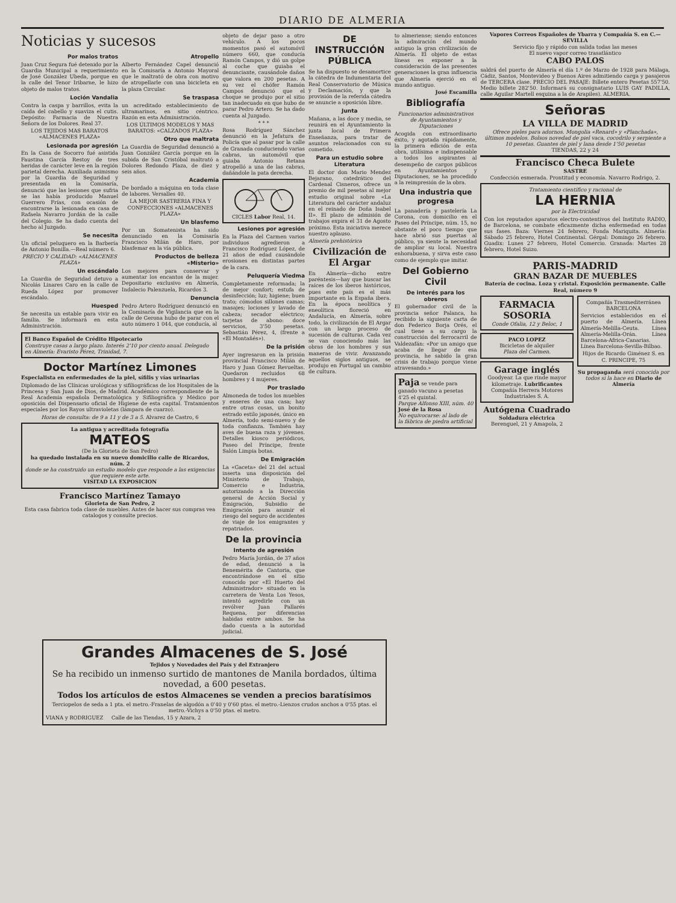DIARIO DE ALMERIA
Noticias y sucesos
Por malos tratos
Juan Cruz Segura fué detenido por la Guardia Municipal a requerimiento de José González Ubeda, porque en la calle del Tenor Iribarne, le hizo objeto de malos tratos.
Loción Vandalia
Contra la caspa y barrillos, evita la caída del cabello y suaviza el cutis. Depósito: Farmacia de Nuestra Señora de los Dolores. Real 37.
LOS TEJIDOS MAS BARATOS «ALMACENES PLAZA»
Lesionada por agresión
En la Casa de Socorro fué asistida Faustina García Restoy de tres heridas de carácter leve en la región parietal derecha. Auxiliada asimismo por la Guardia de Seguridad y presentada en la Comisaría, denunció que las lesiones que sufria se las había producido Manuel Guerrero Frías, con ocasión de encontrarse la lesionada en casa de Rafaela Navarro Jordán de la calle del Colegio. Se ha dado cuenta del hecho al Juzgado.
Se necesita
Un oficial peluquero en la Barbería de Antonio Bonilla.—Real número 6.
PRECIO Y CALIDAD: «ALMACENES PLAZA»
Un escándalo
La Guardia de Seguridad detuvo a Nicolás Linares Caro en la calle de Rueda López por promover escándalo.
Huesped
Se necesita un estable para vivir en familia. Se informará en esta Administración.
Atropello
Alberto Fernández Capel denunció en la Comisaría a Antonio Mayoral que le maltrató de obra con motivo de atropellarle con una bicicleta en la plaza Circular.
Se traspasa
un acreditado establecimiento de ultramarinos, en sitio céntrico. Razón en esta Administración.
LOS ÚLTIMOS MODELOS Y MAS BARATOS: «CALZADOS PLAZA»
Otro que maltrata
La Guardia de Seguridad denunció a Juan González García porque en la subida de San Cristóbal maltrató a Dolores Redondo Plaza, de diez y seis años.
Academia
De bordado a máquina en toda clase de labores. Versalles 40.
LA MEJOR SASTRERIA FINA Y CONFECCIONES «ALMACENES PLAZA»
Un blasfemo
Por un Somatenista ha sido denunciado en la Comisaría Francisco Milán de Haro, por blasfemar en la vía pública.
Productos de belleza «Misterio»
Los mejores para conservar y aumentar los encantos de la mujer. Depositario exclusivo en Almería, Indalecio Palenzuela, Ricardos 3.
Denuncia
Pedro Artero Rodríguez denunció en la Comisaría de Vigilancia que en la calle de Gerona hubo de parar con el auto número 1 044, que conducía, al
El Banco Español de Crédito Hipotecario
Construye casas a largo plazo. Interés 2'10 por ciento anual. Delegado en Almería: Evaristo Pérez, Trinidad, 7.
Doctor Martínez Limones
Especialista en enfermedades de la piel, sífilis y vías urinarias
Diplomado de las Clínicas urológicas y sifiliográficas de los Hospitales de la Princesa y San Juan de Dios, de Madrid. Académico correspondiente de la Real Academia española Dermatológica y Sifiliográfica y Médico por oposición del Dispensario oficial de Higiene de esta capital. Tratamientos especiales por los Rayos ultravioletas (lámpara de cuarzo).
Horas de consulta: de 9 a 11 y de 3 a 5. Alvarez de Castro, 6
La antigua y acreditada fotografía
MATEOS
(De la Glorieta de San Pedro)
ha quedado instalada en su nuevo domicilio calle de Ricardos, núm. 2
donde se ha construido un estudio modelo que responde a las exigencias que requiere este arte.
VISITAD LA EXPOSICION
Francisco Martínez Tamayo
Glorieta de San Pedro, 2
Esta casa fabrica toda clase de muebles. Antes de hacer sus compras vea catalogos y consulte precios.
objeto de dejar paso a otro vehículo. A los pocos momentos pasó el automóvil número 660, que conducía Ramón Campos, y dió un golpe al coche que guiaba el denunciante, causándole daños que valora en 200 pesetas. A su vez el chófer Ramón Campos denunció que el choque se produjo por el sitio tan inadecuado en que hubo de parar Pedro Artero. Se ha dado cuenta al Juzgado.
* * *
Rosa Rodríguez Sánchez denunció en la Jefatura de Policía que al pasar por la calle de Granada conduciendo varias cabras, un automóvil que guiaba Antonio Retana atropelló a una de las cabras, dañándole la pata derecha.
CICLES Labor Real, 14.
Lesiones por agresión
En la Plaza del Carmen varios individuos agredieron a Francisco Rodríguez López, de 21 años de edad causándole erosiones en distintas partes de la cara.
Peluquería Viedma
Completamente reformada; la de mejor confort; estufa de desinfección; luz; higiene; buen trato; cómodos sillones camas; masajes; lociones y lavado de cabeza; secador eléctrico; tarjetas de abono: doce servicios, 3'50 pesetas. Sebastián Pérez, 4, (frente a «El Montañés»).
De la prisión
Ayer ingresaron en la prisión provincial Francisco Milán de Haro y Juan Gómez Revueltas. Quedaron recluidos 68 hombres y 4 mujeres.
Por traslado
Almoneda de todos los muebles y enseres de una casa; hay entre otras cosas, un bonito estrado estilo japonés, único en Almería, todo semi-nuevo y de toda confianza. También hay aves de buena raza y jóvenes. Detalles kiosco periódicos, Paseo del Príncipe, frente Salón Limpia botas.
De Emigración
La «Gaceta» del 21 del actual inserta una disposición del Ministerio de Trabajo, Comercio e Industria, autorizando a la Dirección general de Acción Social y Emigración, Subsidio de Emigración para asumir el riesgo del seguro de accidentes de viaje de los emigrantes y repatriados.
De la provincia
Intento de agresión
Pedro María Jordán, de 37 años de edad, denunció a la Benemérita de Cantoria, que encontrándose en el sitio conocido por «El Huerto del Administrador» situado en la carretera de Venta Los Yesos, intentó agredirle con un revólver Juan Pallarés Requena, por diferencias habidas entre ambos. Se ha dado cuenta a la autoridad judicial.
DE INSTRUCCIÓN PÚBLICA
Se ha dispuesto se desamortice la cátedra de Indumentaria del Real Conservatorio de Música y Declamación, y que la provisión de la referida cátedra se anuncie a oposición libre.
Junta
Mañana, a las doce y media, se reunirá en el Ayuntamiento la junta local de Primera Enseñanza, para tratar de asuntos relacionados con su cometido.
Para un estudio sobre Literatura
El doctor don Mario Mendez Bejarano, catedrático del Cardenal Cisneros, ofrece un premio de mil pesetas al mejor estudio original sobre «La Literatura del carácter andaluz en el reinado de Doña Isabel II». El plazo de admisión de trabajos expira el 31 de Agosto próximo. Esta iniciativa merece nuestro aplauso.
Almería prehistórica
Civilización de El Argar
En Almería—dicho entre paréntesis—hay que buscar las raíces de los iberos históricos, pues este país es el más importante en la España ibera. En la época neolítica y eneolítica floreció en Andalucía, en Almería, sobre todo, la civilización de El Argar con un largo proceso de sucesión de culturas. Cada vez se van conociendo más las obras de los hombres y sus maneras de vivir. Avanzando aquellos siglos antiguos, se produjo en Portugal un cambio de cultura.
to almeriense; siendo entonces la admiración del mundo antiguo la gran civilización de Almería. El objeto de estas líneas es exponer a la consideración de las presentes generaciones la gran influencia que Almería ejerció en el mundo antiguo.
José Escamilla
Bibliografía
Funcionarios administrativos de Ayuntamientos y Diputaciones
Acogida con extraordinario éxito, y agotada rápidamente, la primera edición de esta obra, utilísima e indispensable a todos los aspirantes al desempeño de cargos públicos en Ayuntamientos y Diputaciones, se ha procedido a la reimpresión de la obra.
Una industria que progresa
La panadería y pastelería La Corona, con domicilio en el Paseo del Príncipe, núm. 15, no obstante el poco tiempo que hace abrió sus puertas al público, ya siente la necesidad de ampliar su local. Nuestra enhorabuena, y sirva este caso como de ejemplo que imitar.
Del Gobierno Civil
De interés para los obreros
El gobernador civil de la provincia señor Palanca, ha recibido la siguiente carta de don Federico Borja Orés, el cual tiene a su cargo la construcción del ferrocarril de Valdezafán: «Por un amigo que acaba de llegar de esa provincia, he sabido la gran crisis de trabajo porque viene atravesando.»
Paja se vende para ganado vacuno a pesetas 4'25 el quintal.
Parque Alfonso XIII, núm. 40
José de la Rosa
No equivocarse: al lado de la fábrica de piedra artificial
Vapores Correos Españoles de Ybarra y Compañía S. en C.—SEVILLA
Servicio fijo y rápido con salida todas las meses
El nuevo vapor correo trasatlántico
CABO PALOS
saldrá del puerto de Almería el día 1.º de Marzo de 1928 para Málaga, Cádiz, Santos, Montevideo y Buenos Aires admitiendo carga y pasajeros de TERCERA clase. PRECIO DEL PASAJE: Billete entero Pesetas 557'50. Medio billete 282'50. Informará su consignatario LUIS GAY PADILLA, calle Aguilar Martell esquina a la de Arapiles). ALMERIA.
Señoras
LA VILLA DE MADRID
Ofrece pieles para adornos. Mongolia «Renard» y «Planchada», últimos modelos. Bolsos novedad de piel vaca, cocodrilo y serpiente a 10 pesetas. Guantes de piel y lana desde 1'50 pesetas
TIENDAS, 22 y 24
Francisco Checa Bulete
SASTRE
Confección esmerada. Prontitud y economía. Navarro Rodrigo, 2.
Tratamiento científico y racional de
LA HERNIA
por la Electricidad
Con los reputados aparatos electro-contentivos del Instituto RADIO, de Barcelona, se combate eficazmente dicha enfermedad en todas sus fases. Baza: Viernes 24 febrero, Fonda Mariquita. Almería: Sábado 25 febrero, Hotel Continental. Gérgal: Domingo 26 febrero. Guadix: Lunes 27 febrero, Hotel Comercio. Granada: Martes 28 febrero, Hotel Suizo.
PARIS-MADRID
GRAN BAZAR DE MUEBLES
Batería de cocina. Loza y cristal. Exposición permanente. Calle Real, número 9
FARMACIA SOSORIA
Conde Ofalia, 12 y Beloc, 1
PACO LOPEZ
Bicicletas de alquiler
Plaza del Carmen.
Garage inglés
Goodyear. La que rinde mayor kilometraje. Lubrificantes
Compañía Herrera Motores Industriales S. A.
Autógena Cuadrado
Soldadura eléctrica
Berenguel, 21 y Amapola, 2
Compañía Trasmediterránea
BARCELONA
Servicios establecidos en el puerto de Almería. Línea Almería-Melilla-Ceuta. Línea Almería-Melilla-Orán. Línea Barcelona-Africa-Canarias. Línea Barcelona-Sevilla-Bilbao.
Hijos de Ricardo Giménez S. en C. PRINCIPE, 75
Su propaganda será conocida por todos si la hace en Diario de Almería
Grandes Almacenes de S. José
Tejidos y Novedades del País y del Extranjero
Se ha recibido un inmenso surtido de mantones de Manila bordados, última novedad, a 600 pesetas.
Todos los artículos de estos Almacenes se venden a precios baratísimos
Terciopelos de seda a 1 pta. el metro.-Franelas de algodón a 0'40 y 0'60 ptas. el metro.-Lienzos crudos anchos a 0'55 ptas. el metro.-Vichys a 0'50 ptas. el metro.
VIANA y RODRIGUEZ Calle de las Tiendas, 15 y Azara, 2